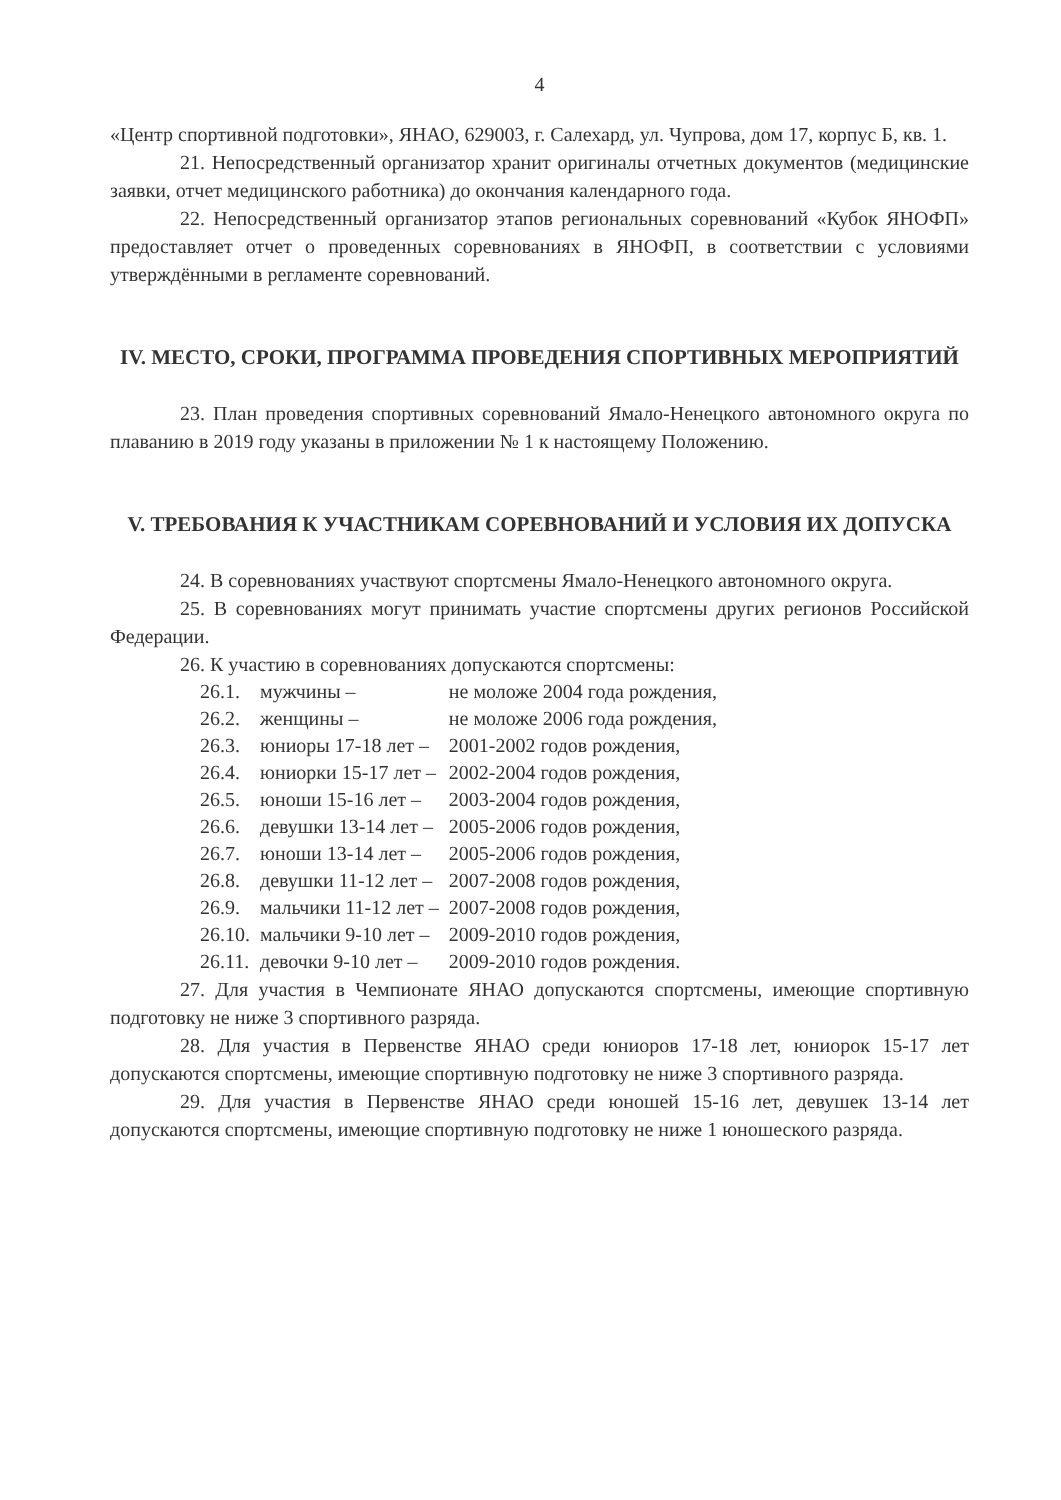4
«Центр спортивной подготовки», ЯНАО, 629003, г. Салехард, ул. Чупрова, дом 17, корпус Б, кв. 1.
21. Непосредственный организатор хранит оригиналы отчетных документов (медицинские заявки, отчет медицинского работника) до окончания календарного года.
22. Непосредственный организатор этапов региональных соревнований «Кубок ЯНОФП» предоставляет отчет о проведенных соревнованиях в ЯНОФП, в соответствии с условиями утверждёнными в регламенте соревнований.
IV. МЕСТО, СРОКИ, ПРОГРАММА ПРОВЕДЕНИЯ СПОРТИВНЫХ МЕРОПРИЯТИЙ
23. План проведения спортивных соревнований Ямало-Ненецкого автономного округа по плаванию в 2019 году указаны в приложении № 1 к настоящему Положению.
V. ТРЕБОВАНИЯ К УЧАСТНИКАМ СОРЕВНОВАНИЙ И УСЛОВИЯ ИХ ДОПУСКА
24. В соревнованиях участвуют спортсмены Ямало-Ненецкого автономного округа.
25. В соревнованиях могут принимать участие спортсмены других регионов Российской Федерации.
26. К участию в соревнованиях допускаются спортсмены:
| 26.1. | мужчины – | не моложе 2004 года рождения, |
| 26.2. | женщины – | не моложе 2006 года рождения, |
| 26.3. | юниоры 17-18 лет – | 2001-2002 годов рождения, |
| 26.4. | юниорки 15-17 лет – | 2002-2004 годов рождения, |
| 26.5. | юноши 15-16 лет – | 2003-2004 годов рождения, |
| 26.6. | девушки 13-14 лет – | 2005-2006 годов рождения, |
| 26.7. | юноши 13-14 лет – | 2005-2006 годов рождения, |
| 26.8. | девушки 11-12 лет – | 2007-2008 годов рождения, |
| 26.9. | мальчики 11-12 лет – | 2007-2008 годов рождения, |
| 26.10. | мальчики 9-10 лет – | 2009-2010 годов рождения, |
| 26.11. | девочки 9-10 лет – | 2009-2010 годов рождения. |
27. Для участия в Чемпионате ЯНАО допускаются спортсмены, имеющие спортивную подготовку не ниже 3 спортивного разряда.
28. Для участия в Первенстве ЯНАО среди юниоров 17-18 лет, юниорок 15-17 лет допускаются спортсмены, имеющие спортивную подготовку не ниже 3 спортивного разряда.
29. Для участия в Первенстве ЯНАО среди юношей 15-16 лет, девушек 13-14 лет допускаются спортсмены, имеющие спортивную подготовку не ниже 1 юношеского разряда.